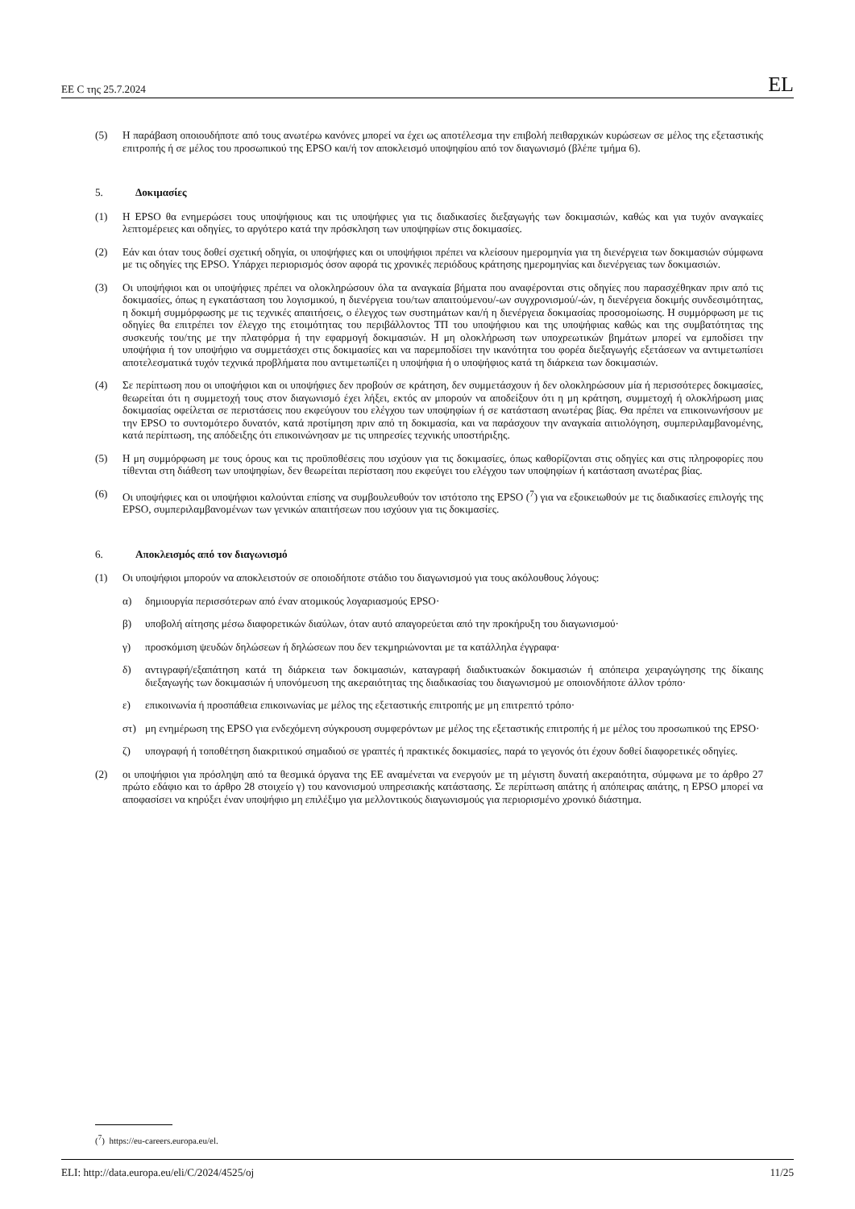ΕΕ C της 25.7.2024 EL
(5) Η παράβαση οποιουδήποτε από τους ανωτέρω κανόνες μπορεί να έχει ως αποτέλεσμα την επιβολή πειθαρχικών κυρώσεων σε μέλος της εξεταστικής επιτροπής ή σε μέλος του προσωπικού της EPSO και/ή τον αποκλεισμό υποψηφίου από τον διαγωνισμό (βλέπε τμήμα 6).
5. Δοκιμασίες
(1) Η EPSO θα ενημερώσει τους υποψήφιους και τις υποψήφιες για τις διαδικασίες διεξαγωγής των δοκιμασιών, καθώς και για τυχόν αναγκαίες λεπτομέρειες και οδηγίες, το αργότερο κατά την πρόσκληση των υποψηφίων στις δοκιμασίες.
(2) Εάν και όταν τους δοθεί σχετική οδηγία, οι υποψήφιες και οι υποψήφιοι πρέπει να κλείσουν ημερομηνία για τη διενέργεια των δοκιμασιών σύμφωνα με τις οδηγίες της EPSO. Υπάρχει περιορισμός όσον αφορά τις χρονικές περιόδους κράτησης ημερομηνίας και διενέργειας των δοκιμασιών.
(3) Οι υποψήφιοι και οι υποψήφιες πρέπει να ολοκληρώσουν όλα τα αναγκαία βήματα που αναφέρονται στις οδηγίες που παρασχέθηκαν πριν από τις δοκιμασίες, όπως η εγκατάσταση του λογισμικού, η διενέργεια του/των απαιτούμενου/-ων συγχρονισμού/-ών, η διενέργεια δοκιμής συνδεσιμότητας, η δοκιμή συμμόρφωσης με τις τεχνικές απαιτήσεις, ο έλεγχος των συστημάτων και/ή η διενέργεια δοκιμασίας προσομοίωσης. Η συμμόρφωση με τις οδηγίες θα επιτρέπει τον έλεγχο της ετοιμότητας του περιβάλλοντος ΤΠ του υποψήφιου και της υποψήφιας καθώς και της συμβατότητας της συσκευής του/της με την πλατφόρμα ή την εφαρμογή δοκιμασιών. Η μη ολοκλήρωση των υποχρεωτικών βημάτων μπορεί να εμποδίσει την υποψήφια ή τον υποψήφιο να συμμετάσχει στις δοκιμασίες και να παρεμποδίσει την ικανότητα του φορέα διεξαγωγής εξετάσεων να αντιμετωπίσει αποτελεσματικά τυχόν τεχνικά προβλήματα που αντιμετωπίζει η υποψήφια ή ο υποψήφιος κατά τη διάρκεια των δοκιμασιών.
(4) Σε περίπτωση που οι υποψήφιοι και οι υποψήφιες δεν προβούν σε κράτηση, δεν συμμετάσχουν ή δεν ολοκληρώσουν μία ή περισσότερες δοκιμασίες, θεωρείται ότι η συμμετοχή τους στον διαγωνισμό έχει λήξει, εκτός αν μπορούν να αποδείξουν ότι η μη κράτηση, συμμετοχή ή ολοκλήρωση μιας δοκιμασίας οφείλεται σε περιστάσεις που εκφεύγουν του ελέγχου των υποψηφίων ή σε κατάσταση ανωτέρας βίας. Θα πρέπει να επικοινωνήσουν με την EPSO το συντομότερο δυνατόν, κατά προτίμηση πριν από τη δοκιμασία, και να παράσχουν την αναγκαία αιτιολόγηση, συμπεριλαμβανομένης, κατά περίπτωση, της απόδειξης ότι επικοινώνησαν με τις υπηρεσίες τεχνικής υποστήριξης.
(5) Η μη συμμόρφωση με τους όρους και τις προϋποθέσεις που ισχύουν για τις δοκιμασίες, όπως καθορίζονται στις οδηγίες και στις πληροφορίες που τίθενται στη διάθεση των υποψηφίων, δεν θεωρείται περίσταση που εκφεύγει του ελέγχου των υποψηφίων ή κατάσταση ανωτέρας βίας.
(6) Οι υποψήφιες και οι υποψήφιοι καλούνται επίσης να συμβουλευθούν τον ιστότοπο της EPSO (<sup>7</sup>) για να εξοικειωθούν με τις διαδικασίες επιλογής της EPSO, συμπεριλαμβανομένων των γενικών απαιτήσεων που ισχύουν για τις δοκιμασίες.
6. Αποκλεισμός από τον διαγωνισμό
(1) Οι υποψήφιοι μπορούν να αποκλειστούν σε οποιοδήποτε στάδιο του διαγωνισμού για τους ακόλουθους λόγους:
α) δημιουργία περισσότερων από έναν ατομικούς λογαριασμούς EPSO·
β) υποβολή αίτησης μέσω διαφορετικών διαύλων, όταν αυτό απαγορεύεται από την προκήρυξη του διαγωνισμού·
γ) προσκόμιση ψευδών δηλώσεων ή δηλώσεων που δεν τεκμηριώνονται με τα κατάλληλα έγγραφα·
δ) αντιγραφή/εξαπάτηση κατά τη διάρκεια των δοκιμασιών, καταγραφή διαδικτυακών δοκιμασιών ή απόπειρα χειραγώγησης της δίκαιης διεξαγωγής των δοκιμασιών ή υπονόμευση της ακεραιότητας της διαδικασίας του διαγωνισμού με οποιονδήποτε άλλον τρόπο·
ε) επικοινωνία ή προσπάθεια επικοινωνίας με μέλος της εξεταστικής επιτροπής με μη επιτρεπτό τρόπο·
στ) μη ενημέρωση της EPSO για ενδεχόμενη σύγκρουση συμφερόντων με μέλος της εξεταστικής επιτροπής ή με μέλος του προσωπικού της EPSO·
ζ) υπογραφή ή τοποθέτηση διακριτικού σημαδιού σε γραπτές ή πρακτικές δοκιμασίες, παρά το γεγονός ότι έχουν δοθεί διαφορετικές οδηγίες.
(2) οι υποψήφιοι για πρόσληψη από τα θεσμικά όργανα της ΕΕ αναμένεται να ενεργούν με τη μέγιστη δυνατή ακεραιότητα, σύμφωνα με το άρθρο 27 πρώτο εδάφιο και το άρθρο 28 στοιχείο γ) του κανονισμού υπηρεσιακής κατάστασης. Σε περίπτωση απάτης ή απόπειρας απάτης, η EPSO μπορεί να αποφασίσει να κηρύξει έναν υποψήφιο μη επιλέξιμο για μελλοντικούς διαγωνισμούς για περιορισμένο χρονικό διάστημα.
(<sup>7</sup>) https://eu-careers.europa.eu/el.
ELI: http://data.europa.eu/eli/C/2024/4525/oj 11/25